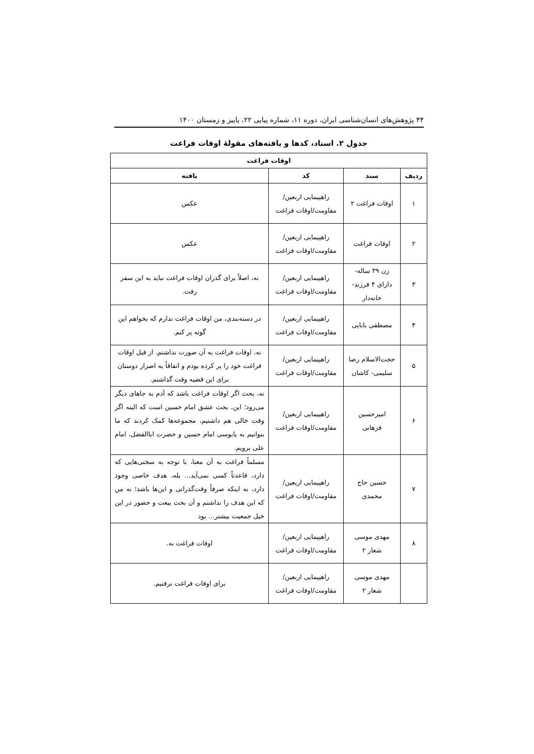۴۴ پژوهش‌های انسان‌شناسی ایران، دوره ۱۱، شماره پیاپی ۲۲، پاییز و زمستان ۱۴۰۰
جدول ۲. اسناد، کدها و یافته‌های مقولهٔ اوقات فراغت
| اوقات فراغت | | | |
| --- | --- | --- | --- |
| ردیف | سند | کد | یافته |
| ۱ | اوقات فراغت ۲ | راهپیمایی اربعین/مقاومت/اوقات فراغت | عکس |
| ۲ | اوقات فراغت | راهپیمایی اربعین/مقاومت/اوقات فراغت | عکس |
| ۳ | زن ۳۹ ساله- دارای ۴ فرزند- خانه‌دار | راهپیمایی اربعین/مقاومت/اوقات فراغت | نه، اصلاً برای گذران اوقات فراغت نباید به این سفر رفت. |
| ۴ | مصطفی بابایی | راهپیمایی اربعین/مقاومت/اوقات فراغت | در دسته‌بندی، من اوقات فراغت ندارم که بخواهم این گونه پر کنم. |
| ۵ | حجت‌الاسلام رضا سلیمی- کاشان | راهپیمایی اربعین/مقاومت/اوقات فراغت | نه، اوقات فراغت به آن صورت نداشتم. از قبل اوقات فراغت خود را پر کرده بودم و اتفاقاً به اصرار دوستان برای این قضیه وقت گذاشتم. |
| ۶ | امیرحسین فرهانی | راهپیمایی اربعین/مقاومت/اوقات فراغت | نه، بحث اگر اوقات فراغت باشد که آدم به جاهای دیگر می‌رود؛ این، بحث عشق امام حسین است که البته اگر وقت خالی هم داشتیم، مجموعه‌ها کمک کردند که ما بتوانیم به پابوسی امام حسین و حضرت اباالفضل، امام علی برویم. |
| ۷ | حسین حاج محمدی | راهپیمایی اربعین/مقاومت/اوقات فراغت | مسلماً فراغت به آن معنا، با توجه به سختی‌هایی که دارد، قاعدتاً کسی نمی‌آید... بله، هدف خاصی وجود دارد، نه اینکه صرفاً وقت‌گذرانی و این‌ها باشد؛ نه من که این هدف را نداشتم و آن بحث بیعت و حضور در این خیل جمعیت بیشتر... بود |
| ۸ | مهدی موسی شعار ۲ | راهپیمایی اربعین/مقاومت/اوقات فراغت | اوقات فراغت نه. |
| | مهدی موسی شعار ۲ | راهپیمایی اربعین/مقاومت/اوقات فراغت | برای اوقات فراغت نرفتیم. |